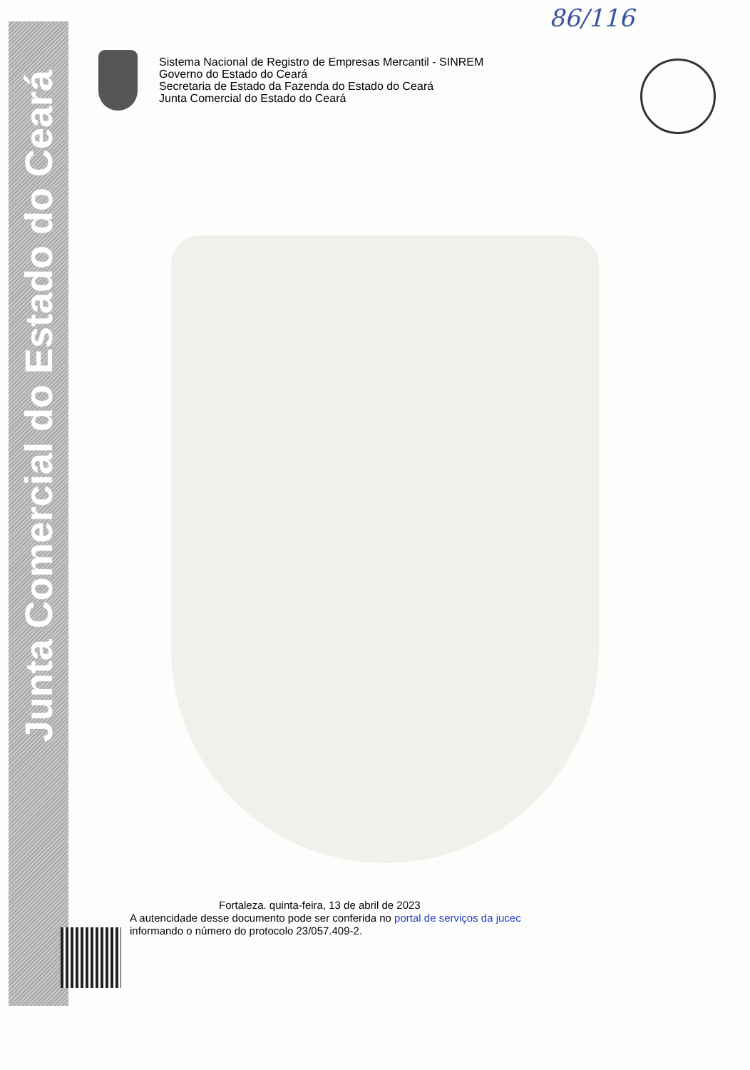Junta Comercial do Estado do Ceará
86/116
Sistema Nacional de Registro de Empresas Mercantil - SINREM
Governo do Estado do Ceará
Secretaria de Estado da Fazenda do Estado do Ceará
Junta Comercial do Estado do Ceará
Fortaleza. quinta-feira, 13 de abril de 2023
A autencidade desse documento pode ser conferida no portal de serviços da jucec
informando o número do protocolo 23/057.409-2.